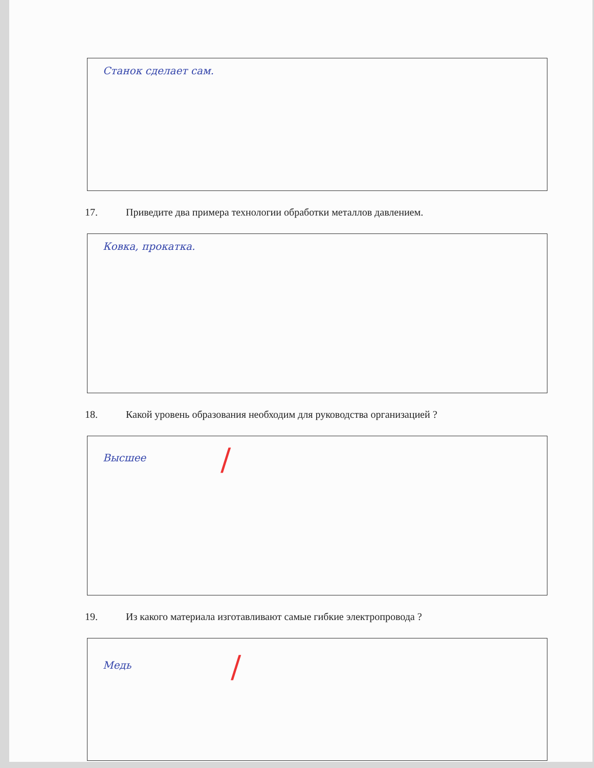Станок сделает сам.
17. Приведите два примера технологии обработки металлов давлением.
Ковка, прокатка.
18. Какой уровень образования необходим для руководства организацией ?
Высшее
/
19. Из какого материала изготавливают самые гибкие электропровода ?
Медь
/